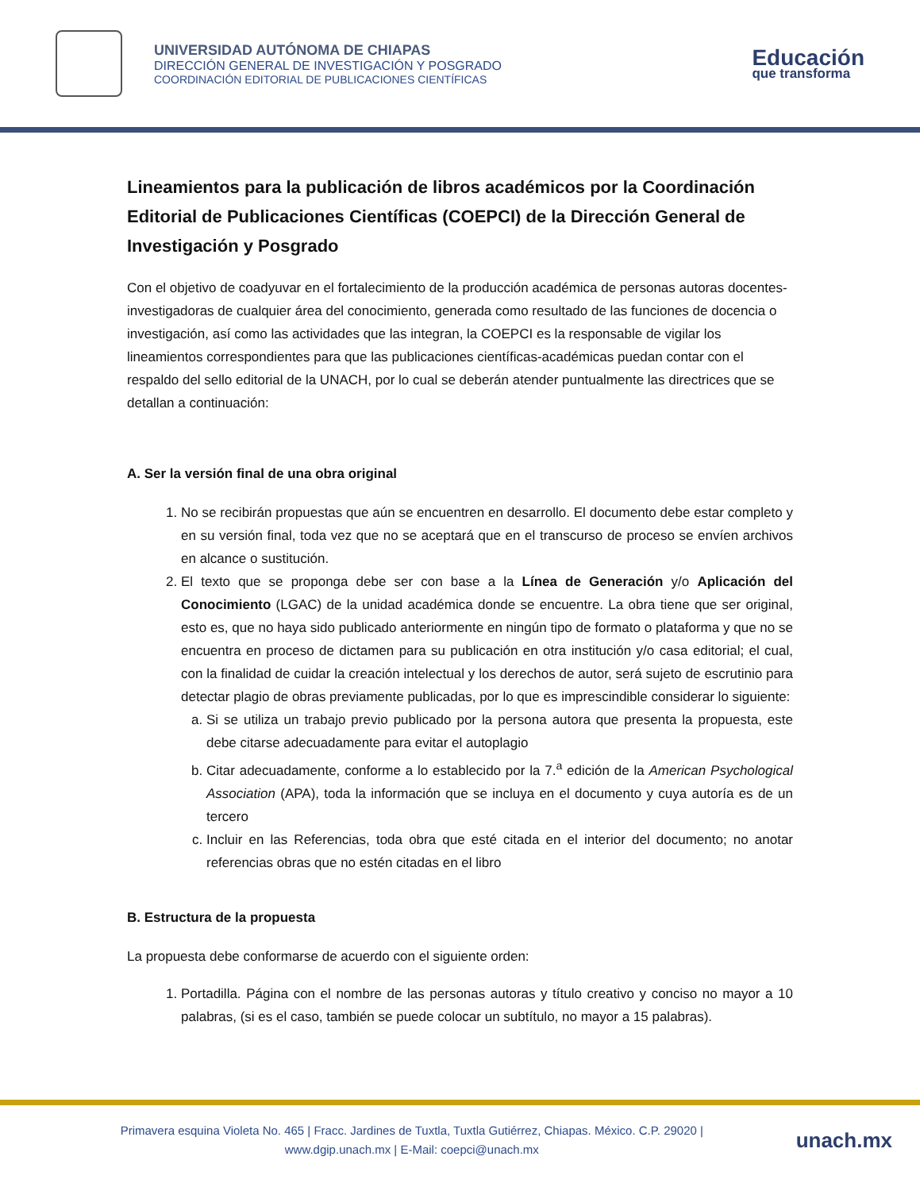UNIVERSIDAD AUTÓNOMA DE CHIAPAS
DIRECCIÓN GENERAL DE INVESTIGACIÓN Y POSGRADO
COORDINACIÓN EDITORIAL DE PUBLICACIONES CIENTÍFICAS
Educación
que transforma
Lineamientos para la publicación de libros académicos por la Coordinación Editorial de Publicaciones Científicas (COEPCI) de la Dirección General de Investigación y Posgrado
Con el objetivo de coadyuvar en el fortalecimiento de la producción académica de personas autoras docentes-investigadoras de cualquier área del conocimiento, generada como resultado de las funciones de docencia o investigación, así como las actividades que las integran, la COEPCI es la responsable de vigilar los lineamientos correspondientes para que las publicaciones científicas-académicas puedan contar con el respaldo del sello editorial de la UNACH, por lo cual se deberán atender puntualmente las directrices que se detallan a continuación:
A. Ser la versión final de una obra original
1. No se recibirán propuestas que aún se encuentren en desarrollo. El documento debe estar completo y en su versión final, toda vez que no se aceptará que en el transcurso de proceso se envíen archivos en alcance o sustitución.
2. El texto que se proponga debe ser con base a la Línea de Generación y/o Aplicación del Conocimiento (LGAC) de la unidad académica donde se encuentre. La obra tiene que ser original, esto es, que no haya sido publicado anteriormente en ningún tipo de formato o plataforma y que no se encuentra en proceso de dictamen para su publicación en otra institución y/o casa editorial; el cual, con la finalidad de cuidar la creación intelectual y los derechos de autor, será sujeto de escrutinio para detectar plagio de obras previamente publicadas, por lo que es imprescindible considerar lo siguiente:
a. Si se utiliza un trabajo previo publicado por la persona autora que presenta la propuesta, este debe citarse adecuadamente para evitar el autoplagio
b. Citar adecuadamente, conforme a lo establecido por la 7.<sup>a</sup> edición de la American Psychological Association (APA), toda la información que se incluya en el documento y cuya autoría es de un tercero
c. Incluir en las Referencias, toda obra que esté citada en el interior del documento; no anotar referencias obras que no estén citadas en el libro
B. Estructura de la propuesta
La propuesta debe conformarse de acuerdo con el siguiente orden:
1. Portadilla. Página con el nombre de las personas autoras y título creativo y conciso no mayor a 10 palabras, (si es el caso, también se puede colocar un subtítulo, no mayor a 15 palabras).
Primavera esquina Violeta No. 465 | Fracc. Jardines de Tuxtla, Tuxtla Gutiérrez, Chiapas. México. C.P. 29020 |
www.dgip.unach.mx | E-Mail: coepci@unach.mx
unach.mx